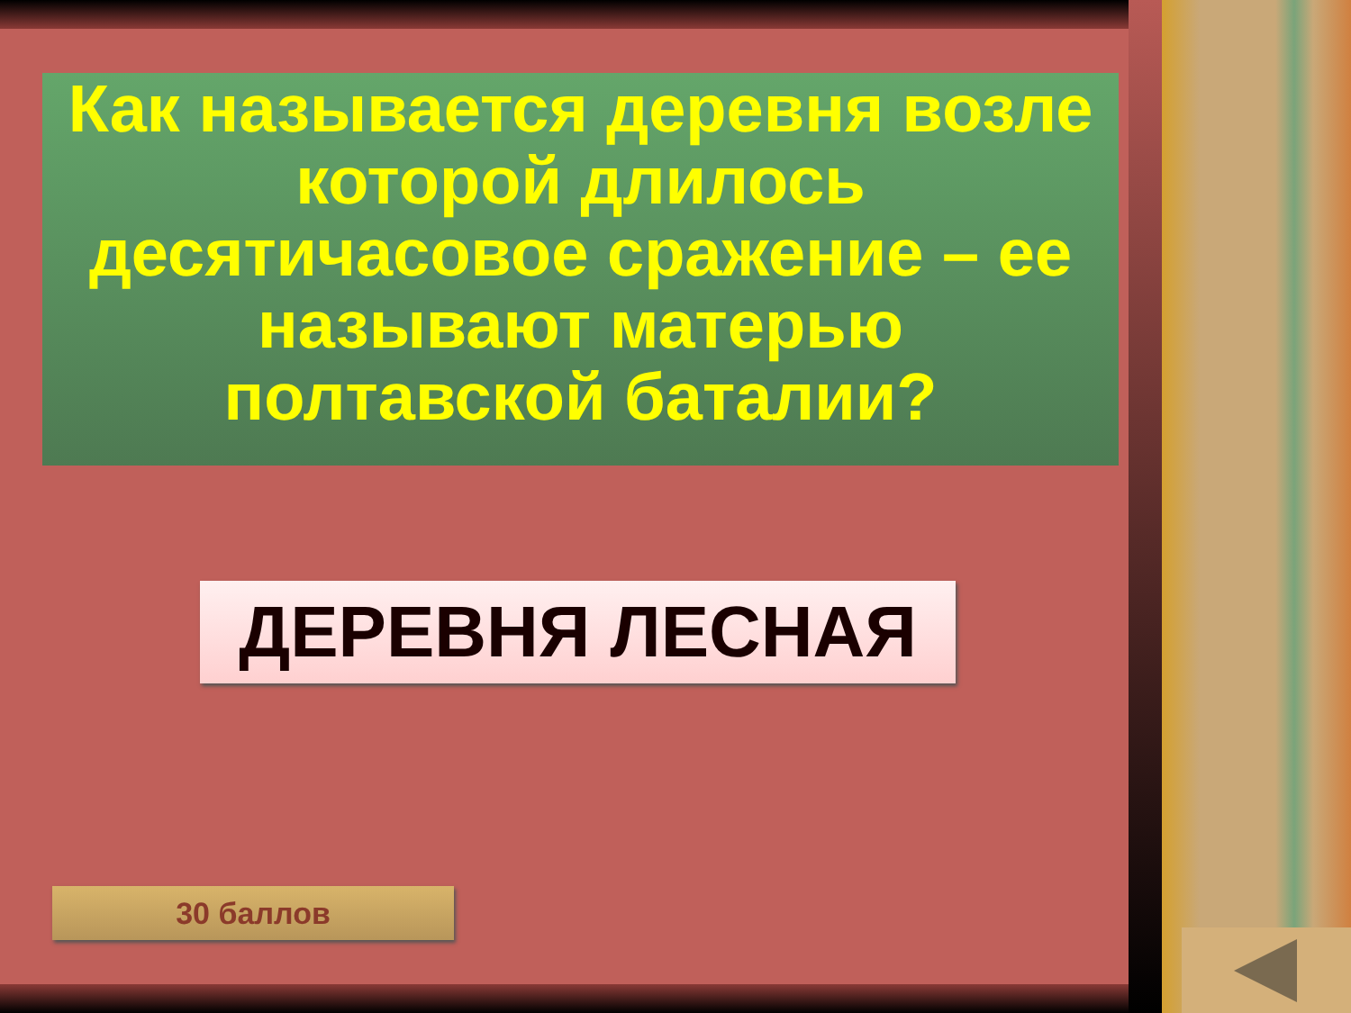Как называется деревня возле которой длилось десятичасовое сражение – ее называют матерью полтавской баталии?
ДЕРЕВНЯ ЛЕСНАЯ
30 баллов